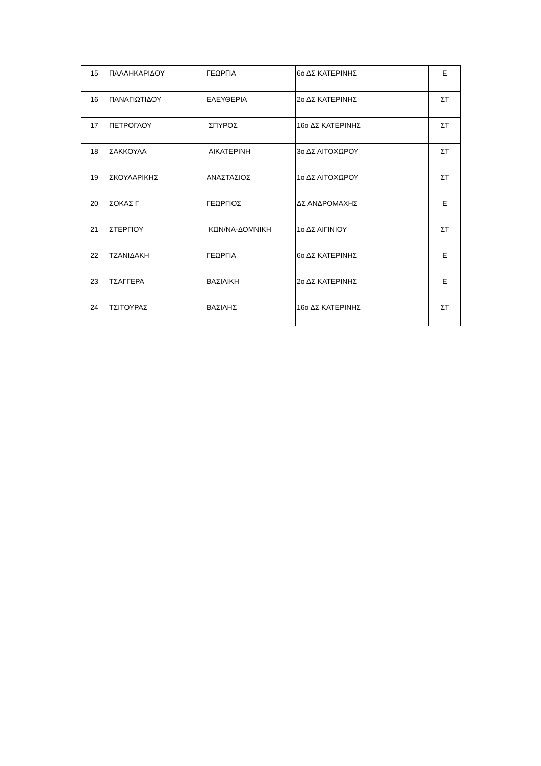| 15 | ΠΑΛΛΗΚΑΡΙΔΟΥ | ΓΕΩΡΓΙΑ | 6ο ΔΣ ΚΑΤΕΡΙΝΗΣ | Ε |
| 16 | ΠΑΝΑΓΙΩΤΙΔΟΥ | ΕΛΕΥΘΕΡΙΑ | 2ο ΔΣ ΚΑΤΕΡΙΝΗΣ | ΣΤ |
| 17 | ΠΕΤΡΟΓΛΟΥ | ΣΠΥΡΟΣ | 16ο ΔΣ ΚΑΤΕΡΙΝΗΣ | ΣΤ |
| 18 | ΣΑΚΚΟΥΛΑ | ΑΙΚΑΤΕΡΙΝΗ | 3ο ΔΣ ΛΙΤΟΧΩΡΟΥ | ΣΤ |
| 19 | ΣΚΟΥΛΑΡΙΚΗΣ | ΑΝΑΣΤΑΣΙΟΣ | 1ο ΔΣ ΛΙΤΟΧΩΡΟΥ | ΣΤ |
| 20 | ΣΟΚΑΣ Γ | ΓΕΩΡΓΙΟΣ | ΔΣ ΑΝΔΡΟΜΑΧΗΣ | Ε |
| 21 | ΣΤΕΡΓΙΟΥ | ΚΩΝ/ΝΑ-ΔΟΜΝΙΚΗ | 1ο ΔΣ ΑΙΓΙΝΙΟΥ | ΣΤ |
| 22 | ΤΖΑΝΙΔΑΚΗ | ΓΕΩΡΓΙΑ | 6ο ΔΣ ΚΑΤΕΡΙΝΗΣ | Ε |
| 23 | ΤΣΑΓΓΕΡΑ | ΒΑΣΙΛΙΚΗ | 2ο ΔΣ ΚΑΤΕΡΙΝΗΣ | Ε |
| 24 | ΤΣΙΤΟΥΡΑΣ | ΒΑΣΙΛΗΣ | 16ο ΔΣ ΚΑΤΕΡΙΝΗΣ | ΣΤ |